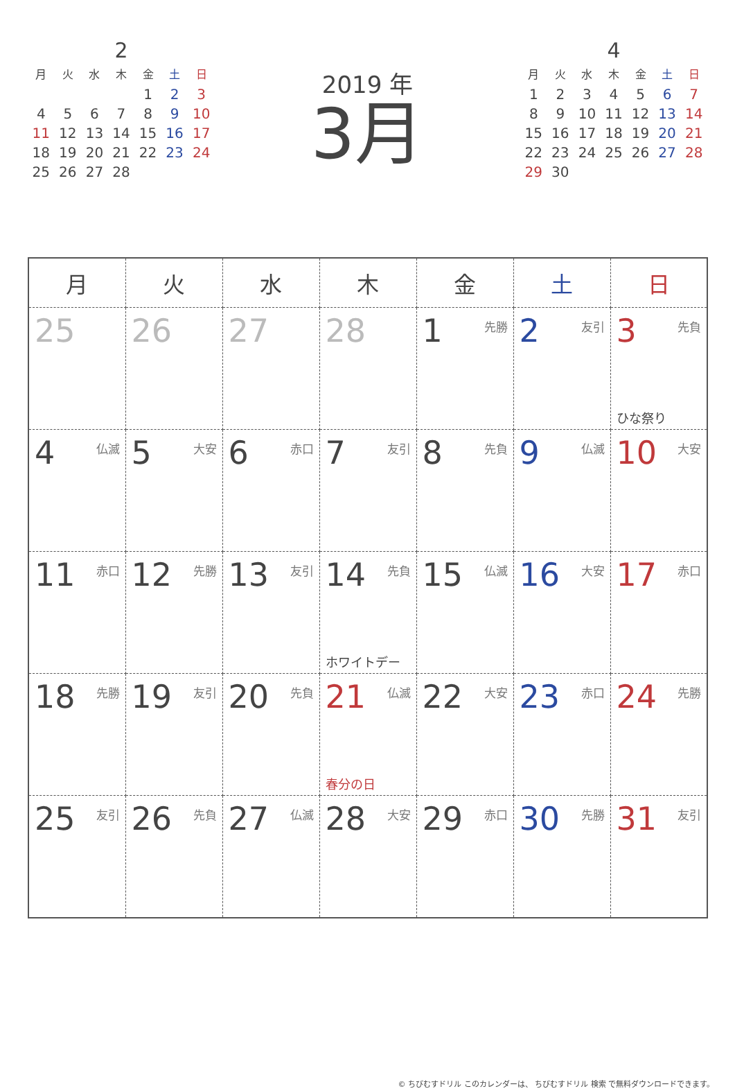2
| 月 | 火 | 水 | 木 | 金 | 土 | 日 |
| --- | --- | --- | --- | --- | --- | --- |
| | | | | 1 | 2 | 3 |
| 4 | 5 | 6 | 7 | 8 | 9 | 10 |
| 11 | 12 | 13 | 14 | 15 | 16 | 17 |
| 18 | 19 | 20 | 21 | 22 | 23 | 24 |
| 25 | 26 | 27 | 28 | | | |
2019 年
3月
4
| 月 | 火 | 水 | 木 | 金 | 土 | 日 |
| --- | --- | --- | --- | --- | --- | --- |
| 1 | 2 | 3 | 4 | 5 | 6 | 7 |
| 8 | 9 | 10 | 11 | 12 | 13 | 14 |
| 15 | 16 | 17 | 18 | 19 | 20 | 21 |
| 22 | 23 | 24 | 25 | 26 | 27 | 28 |
| 29 | 30 | | | | | |
| 月 | 火 | 水 | 木 | 金 | 土 | 日 |
| --- | --- | --- | --- | --- | --- | --- |
| 25 | 26 | 27 | 28 | 1 先勝 | 2 友引 | 3 先負 ひな祭り |
| 4 仏滅 | 5 大安 | 6 赤口 | 7 友引 | 8 先負 | 9 仏滅 | 10 大安 |
| 11 赤口 | 12 先勝 | 13 友引 | 14 先負 ホワイトデー | 15 仏滅 | 16 大安 | 17 赤口 |
| 18 先勝 | 19 友引 | 20 先負 | 21 仏滅 春分の日 | 22 大安 | 23 赤口 | 24 先勝 |
| 25 友引 | 26 先負 | 27 仏滅 | 28 大安 | 29 赤口 | 30 先勝 | 31 友引 |
© ちびむすドリル このカレンダーは、 ちびむすドリル 検索 で無料ダウンロードできます。